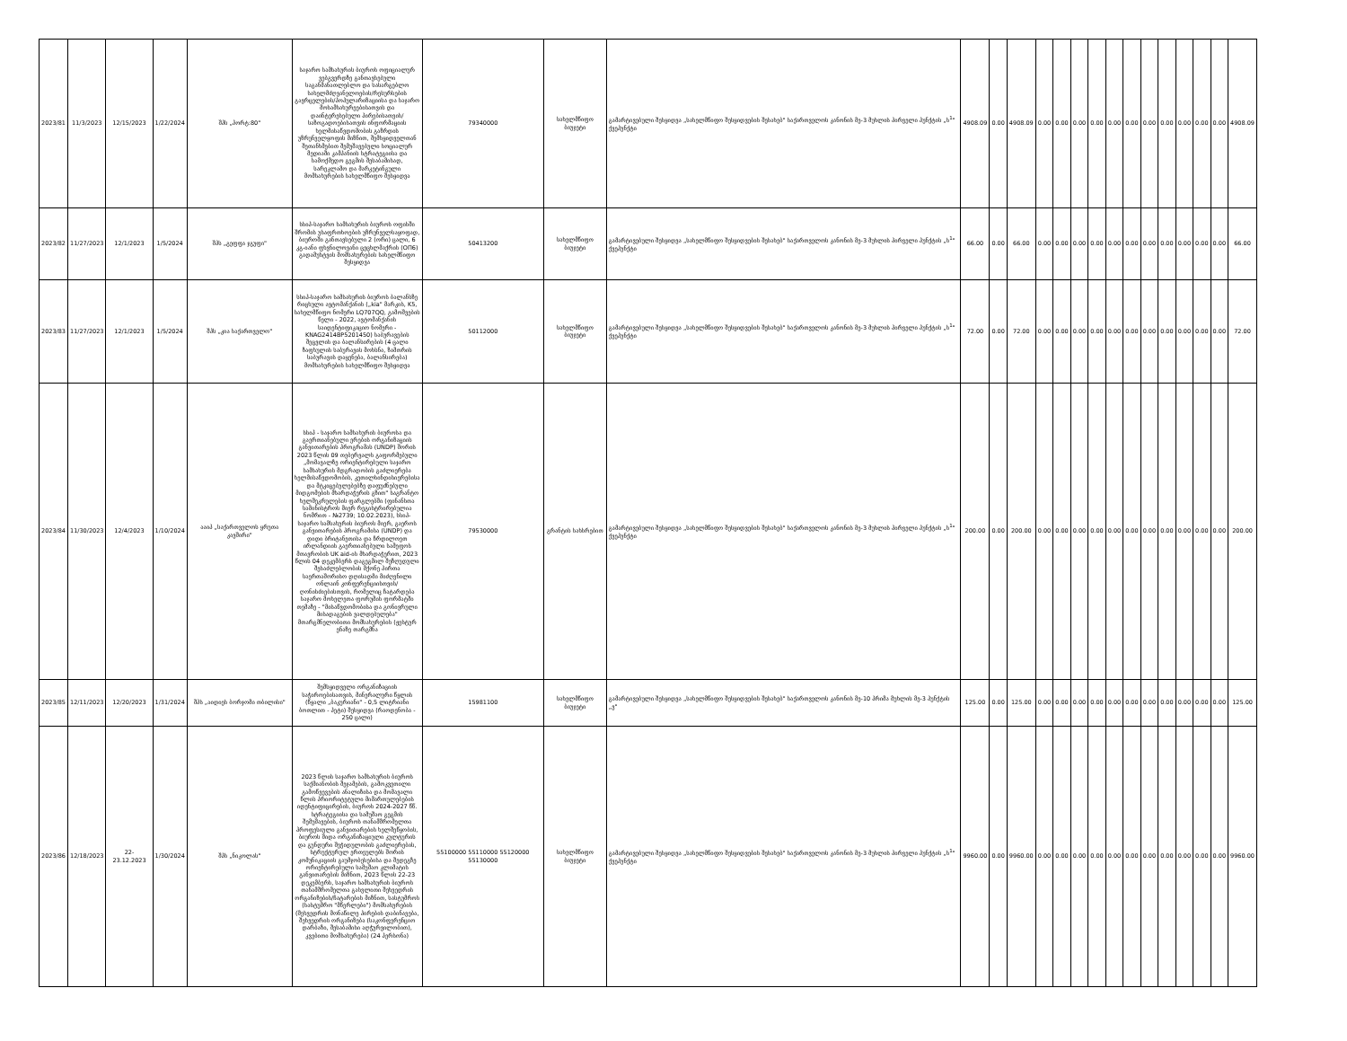| 2023/81 | 11/3/2023 | 12/15/2023 | 1/22/2024 | შპს „პორტ:80" | საჯარო სამსახურის ბიუროს ოფიციალურ ვებგვერდზე განთავსებული საგანმანათლებლო და სასარგებლო სახელმძღვანელოების/რესურსების გავრცელების/პოპულარიზაციისა და საჯარო მოსამსახურეებისათვის და დაინტერესებული პირებისათვის/საზოგადოებისათვის ინფორმაციის ხელმისაწვდომობის გაზრდის უზრუნველყოფის მიზნით, შემსყიდველთან შეთანხმებით შემუშავებული სოციალურ მედიაში კამპანიის სტრატეგიისა და სამოქმედო გეგმის შესაბამისად, სარეკლამო და მარკეტინგული მომსახურების სახელმწიფო შესყიდვა | 79340000 | სახელმწიფო ბიუჯეტი | გამარტივებული შესყიდვა „სახელმწიფო შესყიდვების შესახებ" საქართველოს კანონის მე-3 მუხლის პირველი პუნქტის „ს<sup>1</sup>" ქვეპუნქტი | 4908.09 | 0.00 | 4908.09 | 0.00 | 0.00 | 0.00 | 0.00 | 0.00 | 0.00 | 0.00 | 0.00 | 0.00 | 0.00 | 0.00 | 4908.09 |
| 2023/82 | 11/27/2023 | 12/1/2023 | 1/5/2024 | შპს „გეფფა ჯგუფი" | სსიპ-საჯარო სამსახურის ბიუროს ოფისში შრომის უსაფრთხოების უზრუნველსაყოფად, ბიუროში განთავსებული 2 (ორი) ცალი, 6 კგ-იანი ფხვნილოვანი ცეცხლმაქრის (OП6) გადამუხტვის მომსახურების სახელმწიფო შესყიდვა | 50413200 | სახელმწიფო ბიუჯეტი | გამარტივებული შესყიდვა „სახელმწიფო შესყიდვების შესახებ" საქართველოს კანონის მე-3 მუხლის პირველი პუნქტის „ს<sup>1</sup>" ქვეპუნქტი | 66.00 | 0.00 | 66.00 | 0.00 | 0.00 | 0.00 | 0.00 | 0.00 | 0.00 | 0.00 | 0.00 | 0.00 | 0.00 | 0.00 | 66.00 |
| 2023/83 | 11/27/2023 | 12/1/2023 | 1/5/2024 | შპს „კია საქართველო" | სსიპ-საჯარო სამსახურის ბიუროს ბალანსზე რიცხული ავტომანქანის („kia" მარკის, K5, სახელმწიფო ნომერი LQ707QQ, გამოშვების წელი - 2022, ავტომანქანის საიდენტიფიკაციო ნომერი - KNAG2414BP5201450) საბურავების შეცვლის და ბალანსირების (4 ცალი ზაფხულის საბურავის მოხსნა, ზამთრის საბურავის დაყენება, ბალანსირება) მომსახურების სახელმწიფო შესყიდვა | 50112000 | სახელმწიფო ბიუჯეტი | გამარტივებული შესყიდვა „სახელმწიფო შესყიდვების შესახებ" საქართველოს კანონის მე-3 მუხლის პირველი პუნქტის „ს<sup>1</sup>" ქვეპუნქტი | 72.00 | 0.00 | 72.00 | 0.00 | 0.00 | 0.00 | 0.00 | 0.00 | 0.00 | 0.00 | 0.00 | 0.00 | 0.00 | 0.00 | 72.00 |
| 2023/84 | 11/30/2023 | 12/4/2023 | 1/10/2024 | ააიპ „საქართველოს ყრუთა კავშირი" | სსიპ - საჯარო სამსახურის ბიუროსა და გაერთიანებული ერების ორგანიზაციის განვითარების პროგრამას (UNDP) შორის 2023 წლის 09 თებერვალს გაფორმებული „მომავალზე ორიენტირებული საჯარო სამსახურის მდგრადობის გაძლიერება ხელმისაწვდომობის, კეთილსინდისიერებისა და მტკიცებულებებზე დაფუძნებული მიდგომების მხარდაჭერის გზით" საგრანტო ხელშეკრულების ფარგლებში (ფინანსთა სამინისტროს მიერ რეგისტრირებულია ნომრით - №2739; 10.02.2023), სსიპ-საჯარო სამსახურის ბიუროს მიერ, გაეროს განვითარების პროგრამისა (UNDP) და დიდი ბრიტანეთისა და ჩრდილოეთ ირლანდიის გაერთიანებული სამეფოს მთავრობის UK aid-ის მხარდაჭერით, 2023 წლის 04 დეკემბერს დაგეგმილ შეზღუდული შესაძლებლობის მქონე პირთა საერთაშორისო დღისადმი მიძღვნილი ონლაინ კონფერენციისთვის/ღონისძიებისთვის, რომელიც ჩატარდება საჯარო მოხელეთა ფორუმის ფორმატში თემაზე - "მისაწვდომობისა და გონივრული მისადაგების ვალდებულება" მთარგმნელობითი მომსახურების (ჟესტურ ენაზე თარგმნა | 79530000 | გრანტის სახსრებით | გამარტივებული შესყიდვა „სახელმწიფო შესყიდვების შესახებ" საქართველოს კანონის მე-3 მუხლის პირველი პუნქტის „ს<sup>1</sup>" ქვეპუნქტი | 200.00 | 0.00 | 200.00 | 0.00 | 0.00 | 0.00 | 0.00 | 0.00 | 0.00 | 0.00 | 0.00 | 0.00 | 0.00 | 0.00 | 200.00 |
| 2023/85 | 12/11/2023 | 12/20/2023 | 1/31/2024 | შპს „აიდიეს ბორჯომი თბილისი" | შემსყიდველი ორგანიზაციის საჭიროებისათვის, მინერალური წყლის (წყალი „ბაკურიანი" - 0,5 ლიტრიანი ბოთლით - პეტი) შესყიდვა (რაოდენობა - 250 ცალი) | 15981100 | სახელმწიფო ბიუჯეტი | გამარტივებული შესყიდვა „სახელმწიფო შესყიდვების შესახებ" საქართველოს კანონის მე-10 პრიმა მუხლის მე-3 პუნქტის „ვ" | 125.00 | 0.00 | 125.00 | 0.00 | 0.00 | 0.00 | 0.00 | 0.00 | 0.00 | 0.00 | 0.00 | 0.00 | 0.00 | 0.00 | 125.00 |
| 2023/86 | 12/18/2023 | 22-23.12.2023 | 1/30/2024 | შპს „ნიკოლას" | 2023 წლის საჯარო სამსახურის ბიუროს საქმიანობის შეჯამების, გამოკვეთილი გამოწვევების ანალიზისა და მომავალი წლის პრიორიტეტული მიმართულებების იდენტიფიცირების, ბიუროს 2024-2027 წწ. სტრატეგიისა და სამუშაო გეგმის შემუშავების, ბიუროს თანამშრომელთა პროფესიული განვითარების ხელშეწყობის, ბიუროს შიდა ორგანიზაციული კულტურის და გუნდური შეჭიდულობის გაძლიერების, სტრუქტურულ ერთეულებს შორის კომუნიკაციის გაუმჯობესებისა და შედეგზე ორიენტირებული სამუშაო კლიმატის განვითარების მიზნით, 2023 წლის 22-23 დეკემბერს, საჯარო სამსახურის ბიუროს თანამშრომელთა გასვლითი შეხვედრის ორგანიზების/ჩატარების მიზნით, სასტუმროს (სასტუმრო "მწერლები") მომსახურების (შეხვედრის მონაწილე პირების დაბინავება, შეხვედრის ორგანიზება (საკონფერენციო დარბაზი, შესაბამისი აღჭურვილობით), კვებითი მომსახურება) (24 პერსონა) | 55100000 55110000 55120000 55130000 | სახელმწიფო ბიუჯეტი | გამარტივებული შესყიდვა „სახელმწიფო შესყიდვების შესახებ" საქართველოს კანონის მე-3 მუხლის პირველი პუნქტის „ს<sup>1</sup>" ქვეპუნქტი | 9960.00 | 0.00 | 9960.00 | 0.00 | 0.00 | 0.00 | 0.00 | 0.00 | 0.00 | 0.00 | 0.00 | 0.00 | 0.00 | 0.00 | 9960.00 |